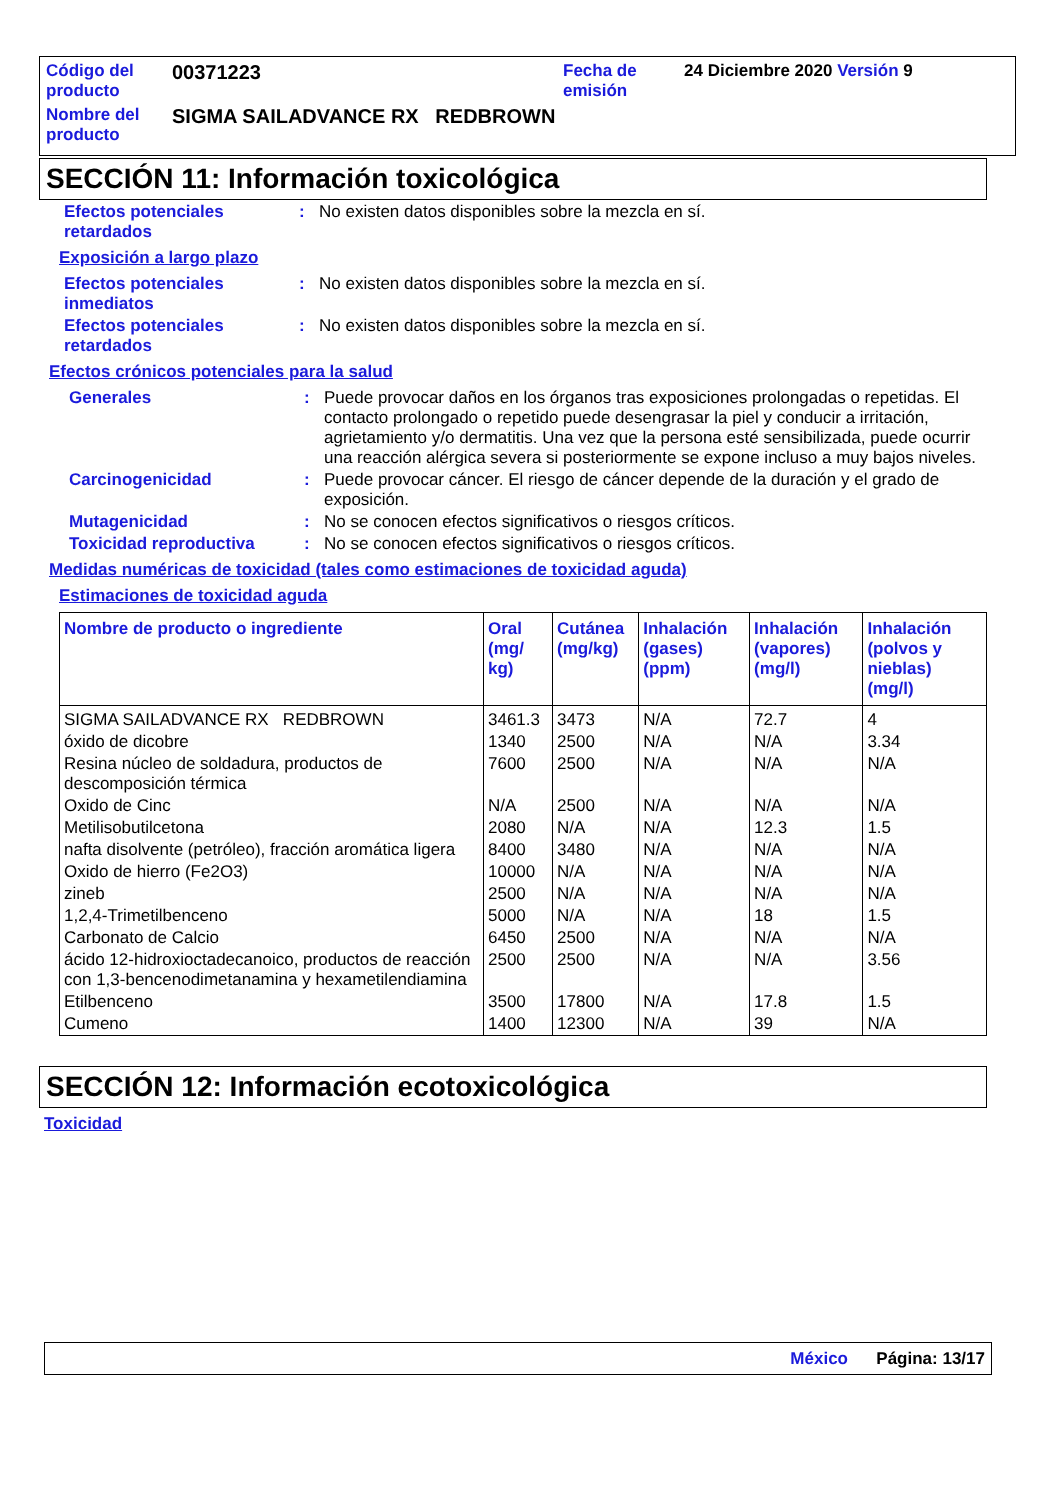| Código del producto | 00371223 | Fecha de emisión | 24 Diciembre 2020 Versión 9 |
| Nombre del producto | SIGMA SAILADVANCE RX REDBROWN | | |
SECCIÓN 11: Información toxicológica
Efectos potenciales retardados
: No existen datos disponibles sobre la mezcla en sí.
Exposición a largo plazo
Efectos potenciales inmediatos
: No existen datos disponibles sobre la mezcla en sí.
Efectos potenciales retardados
: No existen datos disponibles sobre la mezcla en sí.
Efectos crónicos potenciales para la salud
Generales : Puede provocar daños en los órganos tras exposiciones prolongadas o repetidas. El contacto prolongado o repetido puede desengrasar la piel y conducir a irritación, agrietamiento y/o dermatitis. Una vez que la persona esté sensibilizada, puede ocurrir una reacción alérgica severa si posteriormente se expone incluso a muy bajos niveles.
Carcinogenicidad : Puede provocar cáncer. El riesgo de cáncer depende de la duración y el grado de exposición.
Mutagenicidad : No se conocen efectos significativos o riesgos críticos.
Toxicidad reproductiva : No se conocen efectos significativos o riesgos críticos.
Medidas numéricas de toxicidad (tales como estimaciones de toxicidad aguda)
Estimaciones de toxicidad aguda
| Nombre de producto o ingrediente | Oral (mg/ kg) | Cutánea (mg/kg) | Inhalación (gases) (ppm) | Inhalación (vapores) (mg/l) | Inhalación (polvos y nieblas) (mg/l) |
| --- | --- | --- | --- | --- | --- |
| SIGMA SAILADVANCE RX REDBROWN | 3461.3 | 3473 | N/A | 72.7 | 4 |
| óxido de dicobre | 1340 | 2500 | N/A | N/A | 3.34 |
| Resina núcleo de soldadura, productos de descomposición térmica | 7600 | 2500 | N/A | N/A | N/A |
| Oxido de Cinc | N/A | 2500 | N/A | N/A | N/A |
| Metilisobutilcetona | 2080 | N/A | N/A | 12.3 | 1.5 |
| nafta disolvente (petróleo), fracción aromática ligera | 8400 | 3480 | N/A | N/A | N/A |
| Oxido de hierro (Fe2O3) | 10000 | N/A | N/A | N/A | N/A |
| zineb | 2500 | N/A | N/A | N/A | N/A |
| 1,2,4-Trimetilbenceno | 5000 | N/A | N/A | 18 | 1.5 |
| Carbonato de Calcio | 6450 | 2500 | N/A | N/A | N/A |
| ácido 12-hidroxioctadecanoico, productos de reacción con 1,3-bencenodimetanamina y hexametilendiamina | 2500 | 2500 | N/A | N/A | 3.56 |
| Etilbenceno | 3500 | 17800 | N/A | 17.8 | 1.5 |
| Cumeno | 1400 | 12300 | N/A | 39 | N/A |
SECCIÓN 12: Información ecotoxicológica
Toxicidad
México Página: 13/17